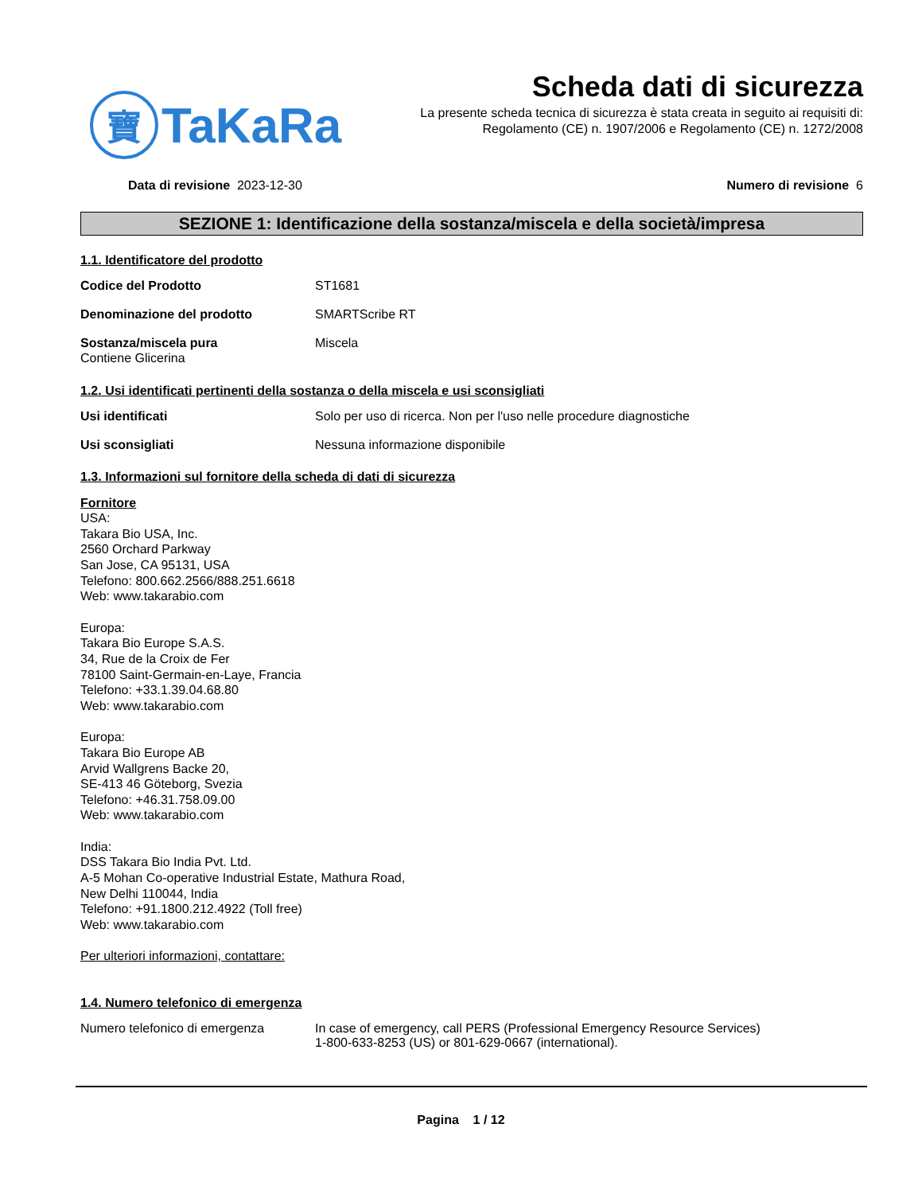寶
TaKaRa
Scheda dati di sicurezza
La presente scheda tecnica di sicurezza è stata creata in seguito ai requisiti di:
Regolamento (CE) n. 1907/2006 e Regolamento (CE) n. 1272/2008
Data di revisione 2023-12-30 Numero di revisione 6
SEZIONE 1: Identificazione della sostanza/miscela e della società/impresa
1.1. Identificatore del prodotto
Codice del Prodotto ST1681
Denominazione del prodotto SMARTScribe RT
Sostanza/miscela pura Miscela
Contiene Glicerina
1.2. Usi identificati pertinenti della sostanza o della miscela e usi sconsigliati
Usi identificati Solo per uso di ricerca. Non per l'uso nelle procedure diagnostiche
Usi sconsigliati Nessuna informazione disponibile
1.3. Informazioni sul fornitore della scheda di dati di sicurezza
Fornitore
USA:
Takara Bio USA, Inc.
2560 Orchard Parkway
San Jose, CA 95131, USA
Telefono: 800.662.2566/888.251.6618
Web: www.takarabio.com
Europa:
Takara Bio Europe S.A.S.
34, Rue de la Croix de Fer
78100 Saint-Germain-en-Laye, Francia
Telefono: +33.1.39.04.68.80
Web: www.takarabio.com
Europa:
Takara Bio Europe AB
Arvid Wallgrens Backe 20,
SE-413 46 Göteborg, Svezia
Telefono: +46.31.758.09.00
Web: www.takarabio.com
India:
DSS Takara Bio India Pvt. Ltd.
A-5 Mohan Co-operative Industrial Estate, Mathura Road,
New Delhi 110044, India
Telefono: +91.1800.212.4922 (Toll free)
Web: www.takarabio.com
Per ulteriori informazioni, contattare:
1.4. Numero telefonico di emergenza
Numero telefonico di emergenza In case of emergency, call PERS (Professional Emergency Resource Services)
1-800-633-8253 (US) or 801-629-0667 (international).
Pagina 1 / 12